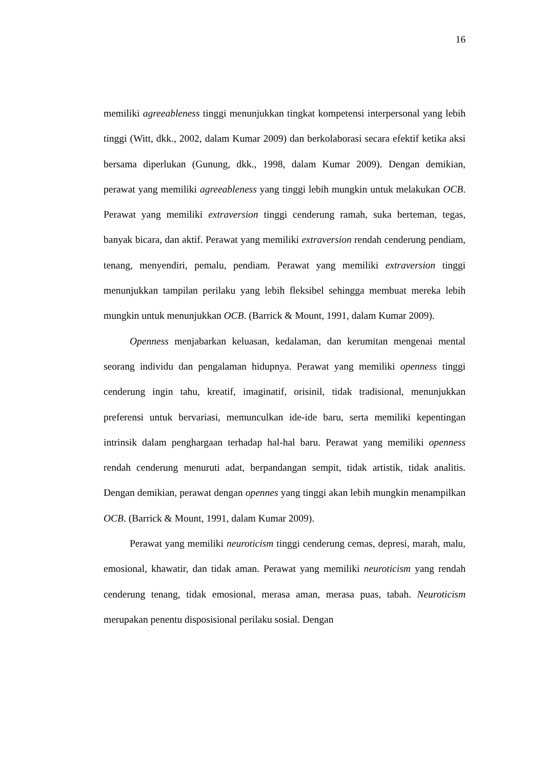16
memiliki agreeableness tinggi menunjukkan tingkat kompetensi interpersonal yang lebih tinggi (Witt, dkk., 2002, dalam Kumar 2009) dan berkolaborasi secara efektif ketika aksi bersama diperlukan (Gunung, dkk., 1998, dalam Kumar 2009). Dengan demikian, perawat yang memiliki agreeableness yang tinggi lebih mungkin untuk melakukan OCB. Perawat yang memiliki extraversion tinggi cenderung ramah, suka berteman, tegas, banyak bicara, dan aktif. Perawat yang memiliki extraversion rendah cenderung pendiam, tenang, menyendiri, pemalu, pendiam. Perawat yang memiliki extraversion tinggi menunjukkan tampilan perilaku yang lebih fleksibel sehingga membuat mereka lebih mungkin untuk menunjukkan OCB. (Barrick & Mount, 1991, dalam Kumar 2009).
Openness menjabarkan keluasan, kedalaman, dan kerumitan mengenai mental seorang individu dan pengalaman hidupnya. Perawat yang memiliki openness tinggi cenderung ingin tahu, kreatif, imaginatif, orisinil, tidak tradisional, menunjukkan preferensi untuk bervariasi, memunculkan ide-ide baru, serta memiliki kepentingan intrinsik dalam penghargaan terhadap hal-hal baru. Perawat yang memiliki openness rendah cenderung menuruti adat, berpandangan sempit, tidak artistik, tidak analitis. Dengan demikian, perawat dengan opennes yang tinggi akan lebih mungkin menampilkan OCB. (Barrick & Mount, 1991, dalam Kumar 2009).
Perawat yang memiliki neuroticism tinggi cenderung cemas, depresi, marah, malu, emosional, khawatir, dan tidak aman. Perawat yang memiliki neuroticism yang rendah cenderung tenang, tidak emosional, merasa aman, merasa puas, tabah. Neuroticism merupakan penentu disposisional perilaku sosial. Dengan